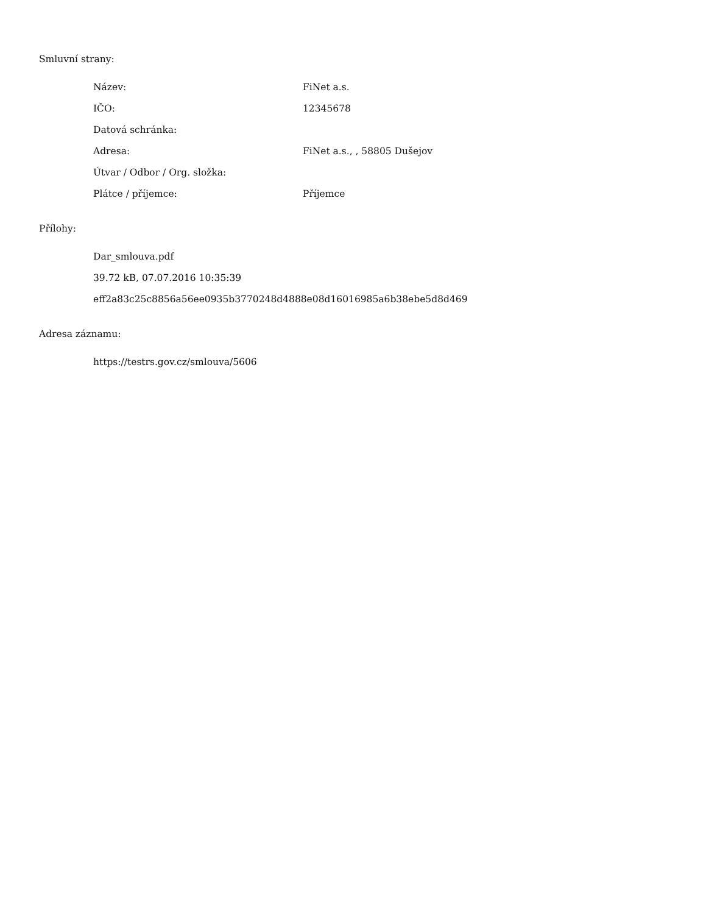Smluvní strany:
| Název: | FiNet a.s. |
| IČO: | 12345678 |
| Datová schránka: | |
| Adresa: | FiNet a.s., , 58805 Dušejov |
| Útvar / Odbor / Org. složka: | |
| Plátce / příjemce: | Příjemce |
Přílohy:
Dar_smlouva.pdf
39.72 kB, 07.07.2016 10:35:39
eff2a83c25c8856a56ee0935b3770248d4888e08d16016985a6b38ebe5d8d469
Adresa záznamu:
https://testrs.gov.cz/smlouva/5606